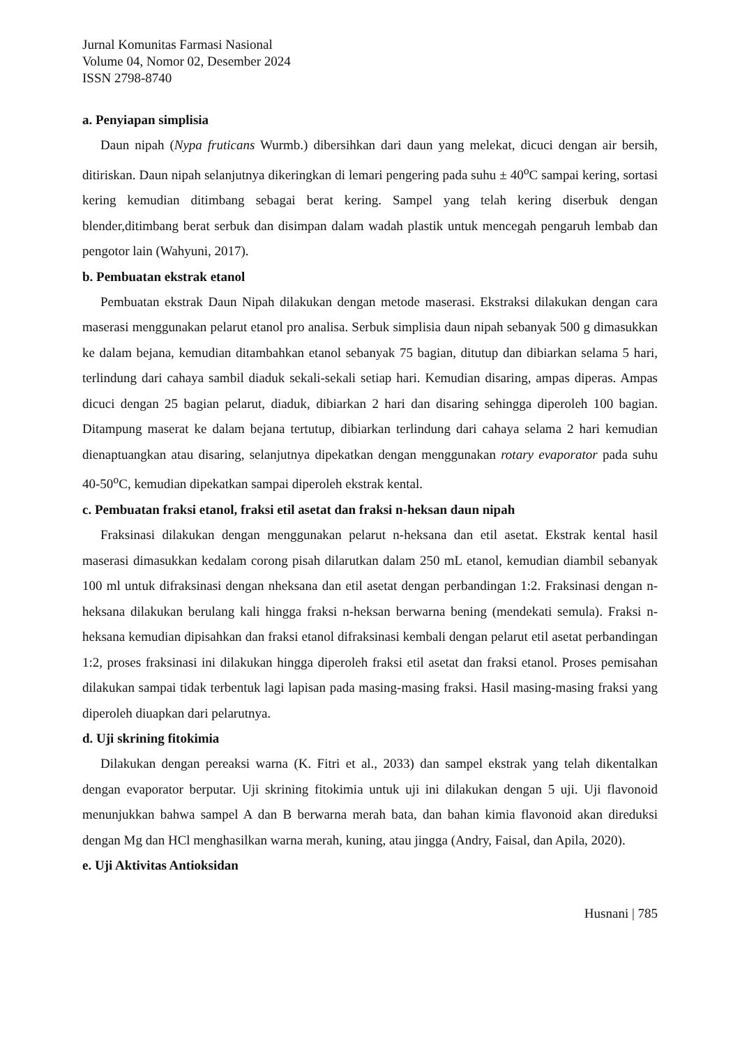Jurnal Komunitas Farmasi Nasional
Volume 04, Nomor 02, Desember 2024
ISSN 2798-8740
a. Penyiapan simplisia
Daun nipah (Nypa fruticans Wurmb.) dibersihkan dari daun yang melekat, dicuci dengan air bersih, ditiriskan. Daun nipah selanjutnya dikeringkan di lemari pengering pada suhu ± 40<sup>o</sup>C sampai kering, sortasi kering kemudian ditimbang sebagai berat kering. Sampel yang telah kering diserbuk dengan blender,ditimbang berat serbuk dan disimpan dalam wadah plastik untuk mencegah pengaruh lembab dan pengotor lain (Wahyuni, 2017).
b. Pembuatan ekstrak etanol
Pembuatan ekstrak Daun Nipah dilakukan dengan metode maserasi. Ekstraksi dilakukan dengan cara maserasi menggunakan pelarut etanol pro analisa. Serbuk simplisia daun nipah sebanyak 500 g dimasukkan ke dalam bejana, kemudian ditambahkan etanol sebanyak 75 bagian, ditutup dan dibiarkan selama 5 hari, terlindung dari cahaya sambil diaduk sekali-sekali setiap hari. Kemudian disaring, ampas diperas. Ampas dicuci dengan 25 bagian pelarut, diaduk, dibiarkan 2 hari dan disaring sehingga diperoleh 100 bagian. Ditampung maserat ke dalam bejana tertutup, dibiarkan terlindung dari cahaya selama 2 hari kemudian dienaptuangkan atau disaring, selanjutnya dipekatkan dengan menggunakan rotary evaporator pada suhu 40-50<sup>o</sup>C, kemudian dipekatkan sampai diperoleh ekstrak kental.
c. Pembuatan fraksi etanol, fraksi etil asetat dan fraksi n-heksan daun nipah
Fraksinasi dilakukan dengan menggunakan pelarut n-heksana dan etil asetat. Ekstrak kental hasil maserasi dimasukkan kedalam corong pisah dilarutkan dalam 250 mL etanol, kemudian diambil sebanyak 100 ml untuk difraksinasi dengan nheksana dan etil asetat dengan perbandingan 1:2. Fraksinasi dengan n-heksana dilakukan berulang kali hingga fraksi n-heksan berwarna bening (mendekati semula). Fraksi n-heksana kemudian dipisahkan dan fraksi etanol difraksinasi kembali dengan pelarut etil asetat perbandingan 1:2, proses fraksinasi ini dilakukan hingga diperoleh fraksi etil asetat dan fraksi etanol. Proses pemisahan dilakukan sampai tidak terbentuk lagi lapisan pada masing-masing fraksi. Hasil masing-masing fraksi yang diperoleh diuapkan dari pelarutnya.
d. Uji skrining fitokimia
Dilakukan dengan pereaksi warna (K. Fitri et al., 2033) dan sampel ekstrak yang telah dikentalkan dengan evaporator berputar. Uji skrining fitokimia untuk uji ini dilakukan dengan 5 uji. Uji flavonoid menunjukkan bahwa sampel A dan B berwarna merah bata, dan bahan kimia flavonoid akan direduksi dengan Mg dan HCl menghasilkan warna merah, kuning, atau jingga (Andry, Faisal, dan Apila, 2020).
e. Uji Aktivitas Antioksidan
Husnani | 785